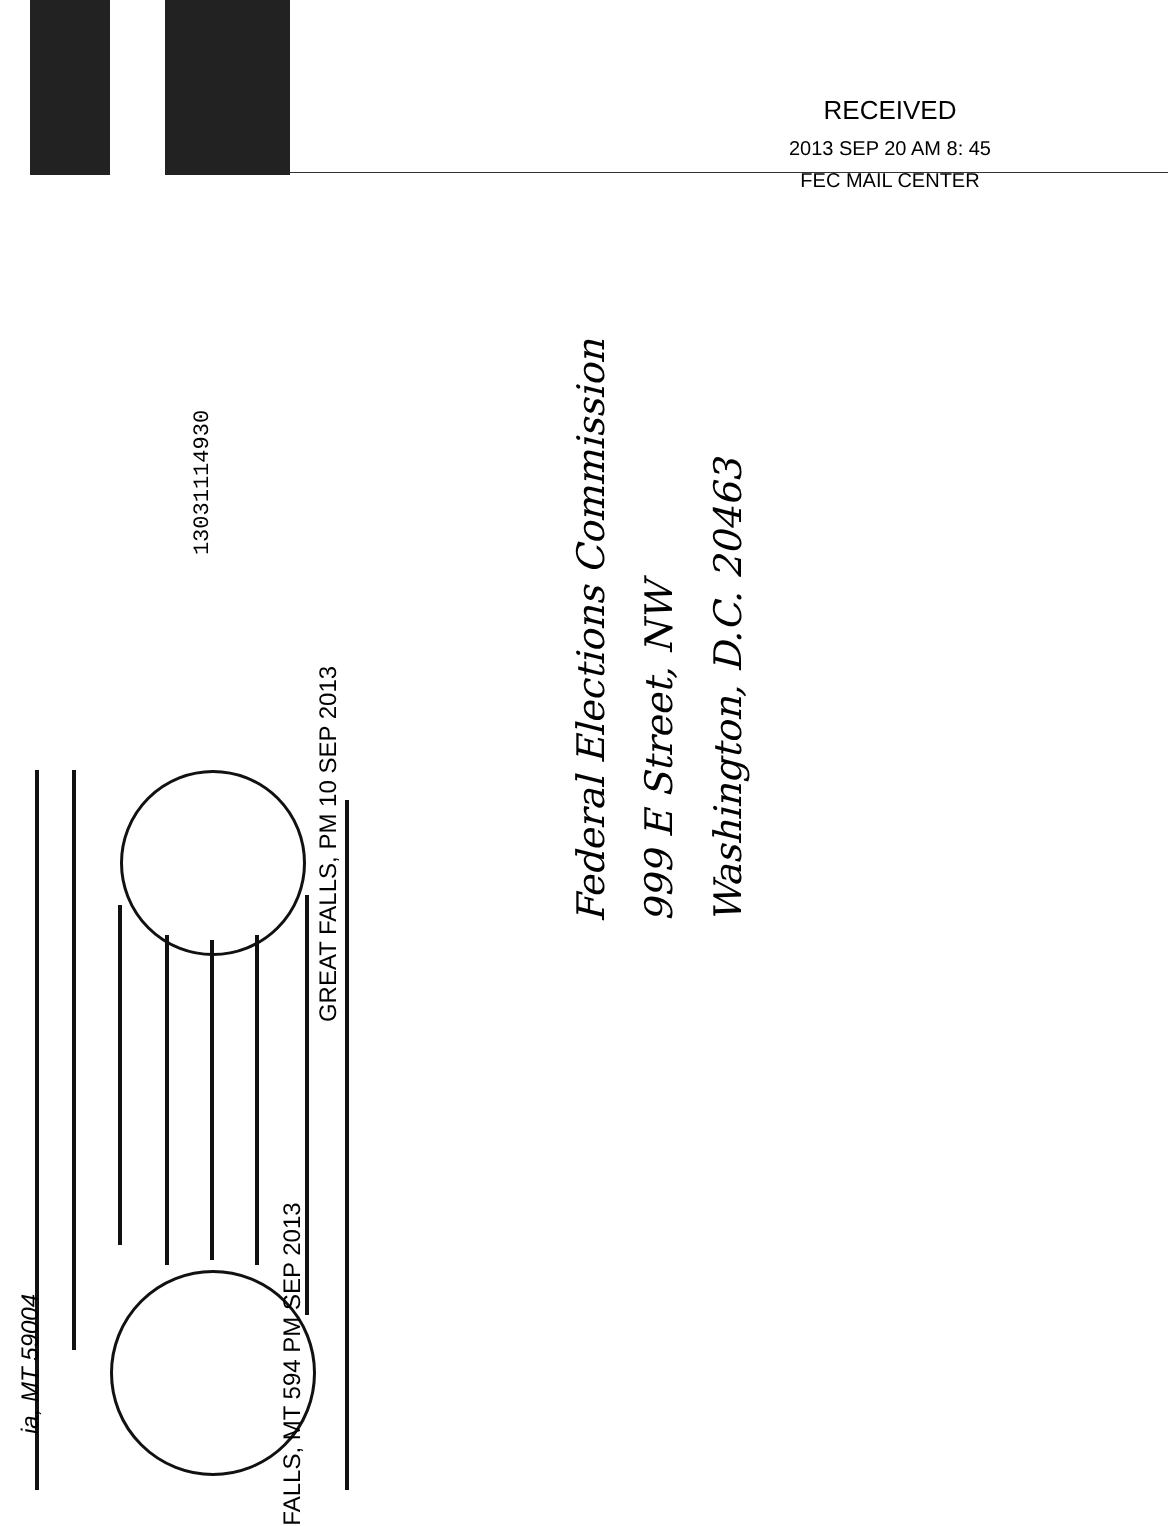RECEIVED
2013 SEP 20 AM 8: 45
FEC MAIL CENTER
13031114930
GREAT FALLS, PM 10 SEP 2013
FALLS, MT 594 PM SEP 2013
ia, MT 59004
Federal Elections Commission
999 E Street, NW
Washington, D.C. 20463